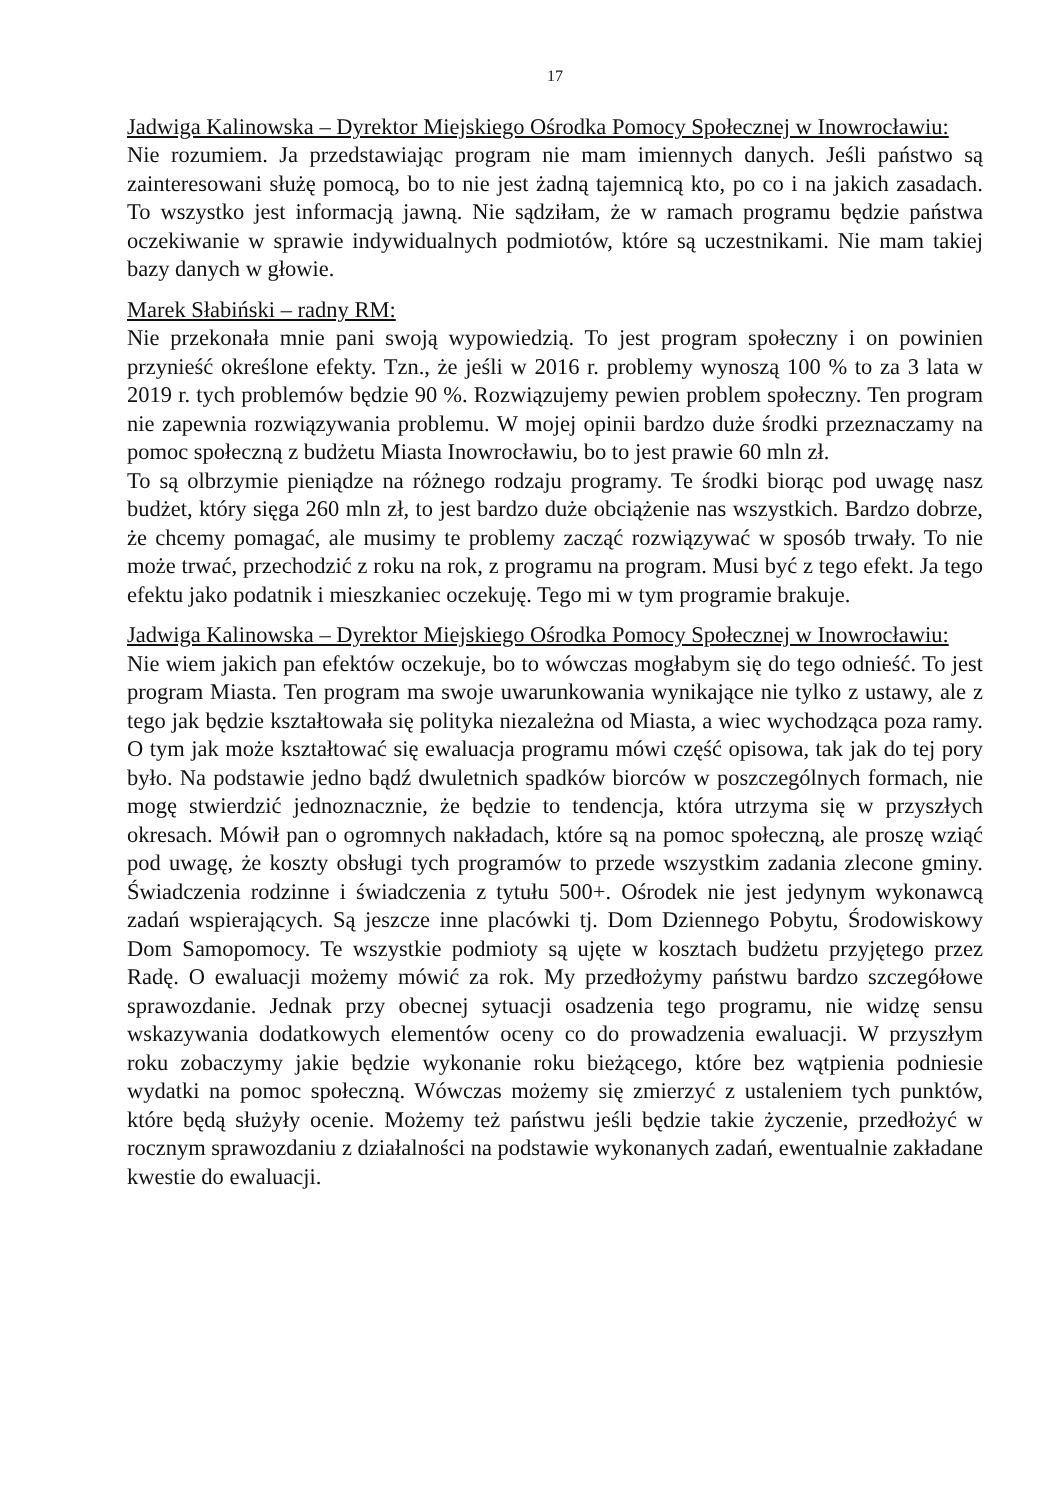17
Jadwiga Kalinowska – Dyrektor Miejskiego Ośrodka Pomocy Społecznej w Inowrocławiu:
Nie rozumiem. Ja przedstawiając program nie mam imiennych danych. Jeśli państwo są zainteresowani służę pomocą, bo to nie jest żadną tajemnicą kto, po co i na jakich zasadach. To wszystko jest informacją jawną. Nie sądziłam, że w ramach programu będzie państwa oczekiwanie w sprawie indywidualnych podmiotów, które są uczestnikami. Nie mam takiej bazy danych w głowie.
Marek Słabiński – radny RM:
Nie przekonała mnie pani swoją wypowiedzią. To jest program społeczny i on powinien przynieść określone efekty. Tzn., że jeśli w 2016 r. problemy wynoszą 100 % to za 3 lata w 2019 r. tych problemów będzie 90 %. Rozwiązujemy pewien problem społeczny. Ten program nie zapewnia rozwiązywania problemu. W mojej opinii bardzo duże środki przeznaczamy na pomoc społeczną z budżetu Miasta Inowrocławiu, bo to jest prawie 60 mln zł.
To są olbrzymie pieniądze na różnego rodzaju programy. Te środki biorąc pod uwagę nasz budżet, który sięga 260 mln zł, to jest bardzo duże obciążenie nas wszystkich. Bardzo dobrze, że chcemy pomagać, ale musimy te problemy zacząć rozwiązywać w sposób trwały. To nie może trwać, przechodzić z roku na rok, z programu na program. Musi być z tego efekt. Ja tego efektu jako podatnik i mieszkaniec oczekuję. Tego mi w tym programie brakuje.
Jadwiga Kalinowska – Dyrektor Miejskiego Ośrodka Pomocy Społecznej w Inowrocławiu:
Nie wiem jakich pan efektów oczekuje, bo to wówczas mogłabym się do tego odnieść. To jest program Miasta. Ten program ma swoje uwarunkowania wynikające nie tylko z ustawy, ale z tego jak będzie kształtowała się polityka niezależna od Miasta, a wiec wychodząca poza ramy. O tym jak może kształtować się ewaluacja programu mówi część opisowa, tak jak do tej pory było. Na podstawie jedno bądź dwuletnich spadków biorców w poszczególnych formach, nie mogę stwierdzić jednoznacznie, że będzie to tendencja, która utrzyma się w przyszłych okresach. Mówił pan o ogromnych nakładach, które są na pomoc społeczną, ale proszę wziąć pod uwagę, że koszty obsługi tych programów to przede wszystkim zadania zlecone gminy. Świadczenia rodzinne i świadczenia z tytułu 500+. Ośrodek nie jest jedynym wykonawcą zadań wspierających. Są jeszcze inne placówki tj. Dom Dziennego Pobytu, Środowiskowy Dom Samopomocy. Te wszystkie podmioty są ujęte w kosztach budżetu przyjętego przez Radę. O ewaluacji możemy mówić za rok. My przedłożymy państwu bardzo szczegółowe sprawozdanie. Jednak przy obecnej sytuacji osadzenia tego programu, nie widzę sensu wskazywania dodatkowych elementów oceny co do prowadzenia ewaluacji. W przyszłym roku zobaczymy jakie będzie wykonanie roku bieżącego, które bez wątpienia podniesie wydatki na pomoc społeczną. Wówczas możemy się zmierzyć z ustaleniem tych punktów, które będą służyły ocenie. Możemy też państwu jeśli będzie takie życzenie, przedłożyć w rocznym sprawozdaniu z działalności na podstawie wykonanych zadań, ewentualnie zakładane kwestie do ewaluacji.